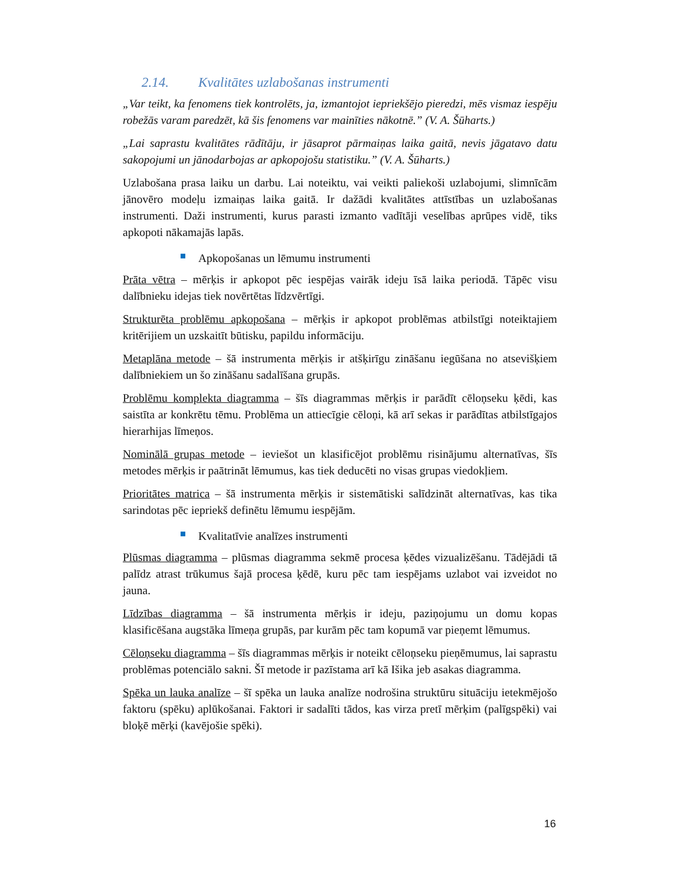2.14. Kvalitātes uzlabošanas instrumenti
„Var teikt, ka fenomens tiek kontrolēts, ja, izmantojot iepriekšējo pieredzi, mēs vismaz iespēju robežās varam paredzēt, kā šis fenomens var mainīties nākotnē.” (V. A. Šūharts.)
„Lai saprastu kvalitātes rādītāju, ir jāsaprot pārmaiņas laika gaitā, nevis jāgatavo datu sakopojumi un jānodarbojas ar apkopojošu statistiku.” (V. A. Šūharts.)
Uzlabošana prasa laiku un darbu. Lai noteiktu, vai veikti paliekoši uzlabojumi, slimnīcām jānovēro modeļu izmaiņas laika gaitā. Ir dažādi kvalitātes attīstības un uzlabošanas instrumenti. Daži instrumenti, kurus parasti izmanto vadītāji veselības aprūpes vidē, tiks apkopoti nākamajās lapās.
Apkopošanas un lēmumu instrumenti
Prāta vētra – mērķis ir apkopot pēc iespējas vairāk ideju īsā laika periodā. Tāpēc visu dalībnieku idejas tiek novērtētas līdzvērtīgi.
Strukturēta problēmu apkopošana – mērķis ir apkopot problēmas atbilstīgi noteiktajiem kritērijiem un uzskaitīt būtisku, papildu informāciju.
Metaplāna metode – šā instrumenta mērķis ir atšķirīgu zināšanu iegūšana no atsevišķiem dalībniekiem un šo zināšanu sadalīšana grupās.
Problēmu komplekta diagramma – šīs diagrammas mērķis ir parādīt cēloņseku ķēdi, kas saistīta ar konkrētu tēmu. Problēma un attiecīgie cēloņi, kā arī sekas ir parādītas atbilstīgajos hierarhijas līmeņos.
Nominālā grupas metode – ieviešot un klasificējot problēmu risinājumu alternatīvas, šīs metodes mērķis ir paātrināt lēmumus, kas tiek deducēti no visas grupas viedokļiem.
Prioritātes matrica – šā instrumenta mērķis ir sistemātiski salīdzināt alternatīvas, kas tika sarindotas pēc iepriekš definētu lēmumu iespējām.
Kvalitatīvie analīzes instrumenti
Plūsmas diagramma – plūsmas diagramma sekmē procesa ķēdes vizualizēšanu. Tādējādi tā palīdz atrast trūkumus šajā procesa ķēdē, kuru pēc tam iespējams uzlabot vai izveidot no jauna.
Līdzības diagramma – šā instrumenta mērķis ir ideju, paziņojumu un domu kopas klasificēšana augstāka līmeņa grupās, par kurām pēc tam kopumā var pieņemt lēmumus.
Cēloņseku diagramma – šīs diagrammas mērķis ir noteikt cēloņseku pieņēmumus, lai saprastu problēmas potenciālo sakni. Šī metode ir pazīstama arī kā Išika jeb asakas diagramma.
Spēka un lauka analīze – šī spēka un lauka analīze nodrošina struktūru situāciju ietekmējošo faktoru (spēku) aplūkošanai. Faktori ir sadalīti tādos, kas virza pretī mērķim (palīgspēki) vai bloķē mērķi (kavējošie spēki).
16